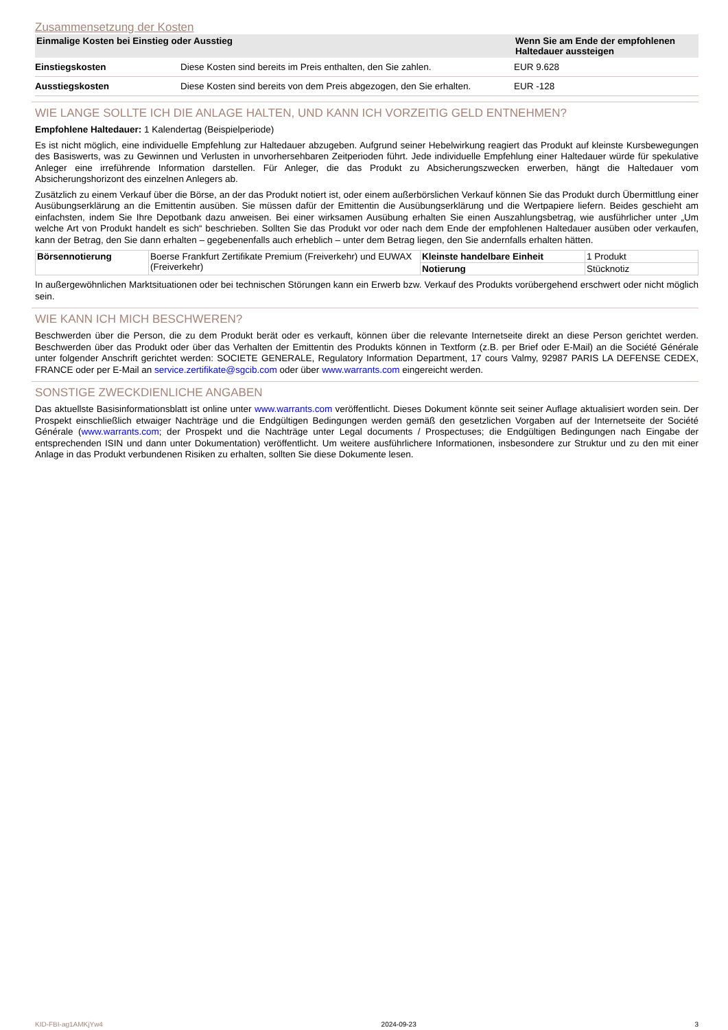Zusammensetzung der Kosten
| Einmalige Kosten bei Einstieg oder Ausstieg | | Wenn Sie am Ende der empfohlenen Haltedauer aussteigen |
| --- | --- | --- |
| Einstiegskosten | Diese Kosten sind bereits im Preis enthalten, den Sie zahlen. | EUR 9.628 |
| Ausstiegskosten | Diese Kosten sind bereits von dem Preis abgezogen, den Sie erhalten. | EUR -128 |
WIE LANGE SOLLTE ICH DIE ANLAGE HALTEN, UND KANN ICH VORZEITIG GELD ENTNEHMEN?
Empfohlene Haltedauer: 1 Kalendertag (Beispielperiode)
Es ist nicht möglich, eine individuelle Empfehlung zur Haltedauer abzugeben. Aufgrund seiner Hebelwirkung reagiert das Produkt auf kleinste Kursbewegungen des Basiswerts, was zu Gewinnen und Verlusten in unvorhersehbaren Zeitperioden führt. Jede individuelle Empfehlung einer Haltedauer würde für spekulative Anleger eine irreführende Information darstellen. Für Anleger, die das Produkt zu Absicherungszwecken erwerben, hängt die Haltedauer vom Absicherungshorizont des einzelnen Anlegers ab.
Zusätzlich zu einem Verkauf über die Börse, an der das Produkt notiert ist, oder einem außerbörslichen Verkauf können Sie das Produkt durch Übermittlung einer Ausübungserklärung an die Emittentin ausüben. Sie müssen dafür der Emittentin die Ausübungserklärung und die Wertpapiere liefern. Beides geschieht am einfachsten, indem Sie Ihre Depotbank dazu anweisen. Bei einer wirksamen Ausübung erhalten Sie einen Auszahlungsbetrag, wie ausführlicher unter „Um welche Art von Produkt handelt es sich“ beschrieben. Sollten Sie das Produkt vor oder nach dem Ende der empfohlenen Haltedauer ausüben oder verkaufen, kann der Betrag, den Sie dann erhalten – gegebenenfalls auch erheblich – unter dem Betrag liegen, den Sie andernfalls erhalten hätten.
| Börsennotierung | Boerse Frankfurt Zertifikate Premium (Freiverkehr) und EUWAX (Freiverkehr) | Kleinste handelbare Einheit | 1 Produkt |
| | | Notierung | Stücknotiz |
In außergewöhnlichen Marktsituationen oder bei technischen Störungen kann ein Erwerb bzw. Verkauf des Produkts vorübergehend erschwert oder nicht möglich sein.
WIE KANN ICH MICH BESCHWEREN?
Beschwerden über die Person, die zu dem Produkt berät oder es verkauft, können über die relevante Internetseite direkt an diese Person gerichtet werden. Beschwerden über das Produkt oder über das Verhalten der Emittentin des Produkts können in Textform (z.B. per Brief oder E-Mail) an die Société Générale unter folgender Anschrift gerichtet werden: SOCIETE GENERALE, Regulatory Information Department, 17 cours Valmy, 92987 PARIS LA DEFENSE CEDEX, FRANCE oder per E-Mail an service.zertifikate@sgcib.com oder über www.warrants.com eingereicht werden.
SONSTIGE ZWECKDIENLICHE ANGABEN
Das aktuellste Basisinformationsblatt ist online unter www.warrants.com veröffentlicht. Dieses Dokument könnte seit seiner Auflage aktualisiert worden sein. Der Prospekt einschließlich etwaiger Nachträge und die Endgültigen Bedingungen werden gemäß den gesetzlichen Vorgaben auf der Internetseite der Société Générale (www.warrants.com; der Prospekt und die Nachträge unter Legal documents / Prospectuses; die Endgültigen Bedingungen nach Eingabe der entsprechenden ISIN und dann unter Dokumentation) veröffentlicht. Um weitere ausführlichere Informationen, insbesondere zur Struktur und zu den mit einer Anlage in das Produkt verbundenen Risiken zu erhalten, sollten Sie diese Dokumente lesen.
KID-FBI-ag1AMKjYw4 2024-09-23 3